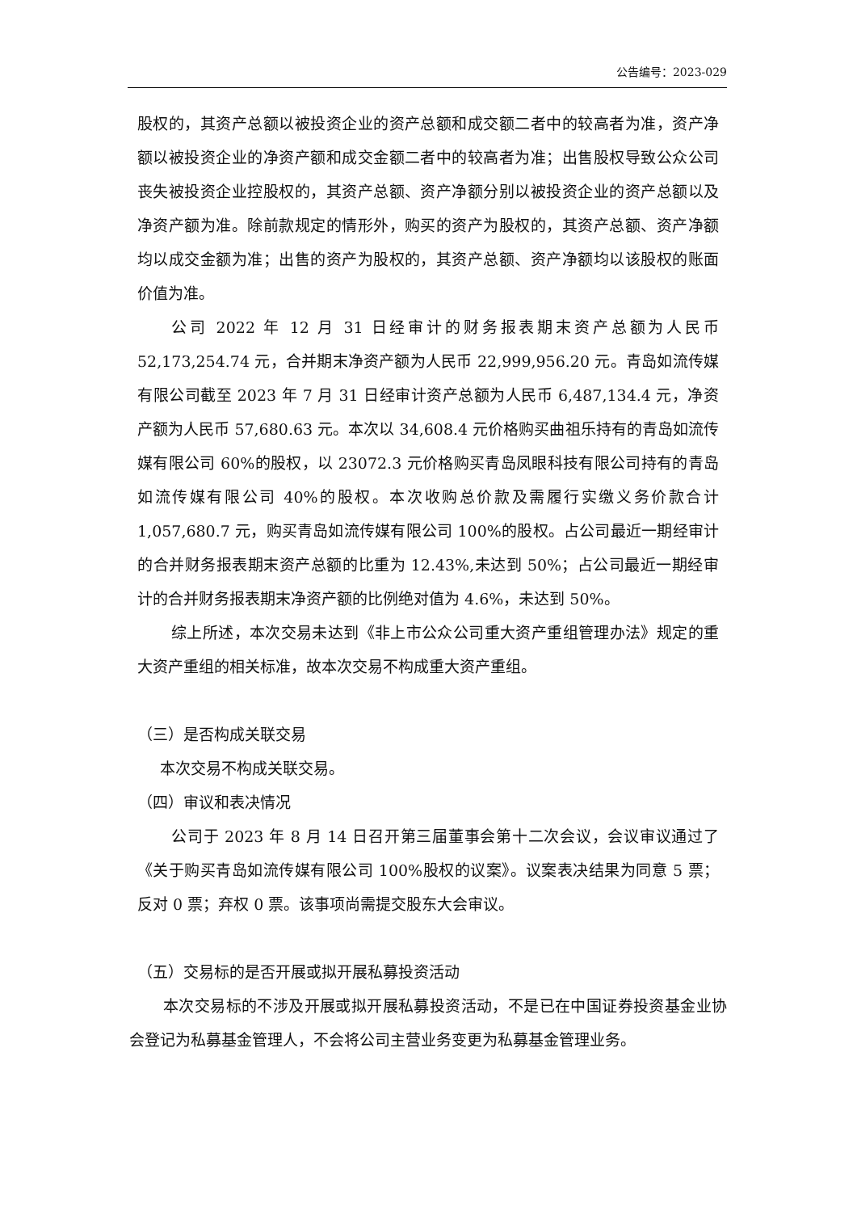公告编号：2023-029
股权的，其资产总额以被投资企业的资产总额和成交额二者中的较高者为准，资产净额以被投资企业的净资产额和成交金额二者中的较高者为准；出售股权导致公众公司丧失被投资企业控股权的，其资产总额、资产净额分别以被投资企业的资产总额以及净资产额为准。除前款规定的情形外，购买的资产为股权的，其资产总额、资产净额均以成交金额为准；出售的资产为股权的，其资产总额、资产净额均以该股权的账面价值为准。
公司 2022 年 12 月 31 日经审计的财务报表期末资产总额为人民币 52,173,254.74 元，合并期末净资产额为人民币 22,999,956.20 元。青岛如流传媒有限公司截至 2023 年 7 月 31 日经审计资产总额为人民币 6,487,134.4 元，净资产额为人民币 57,680.63 元。本次以 34,608.4 元价格购买曲祖乐持有的青岛如流传媒有限公司 60%的股权，以 23072.3 元价格购买青岛凤眼科技有限公司持有的青岛如流传媒有限公司 40%的股权。本次收购总价款及需履行实缴义务价款合计 1,057,680.7 元，购买青岛如流传媒有限公司 100%的股权。占公司最近一期经审计的合并财务报表期末资产总额的比重为 12.43%,未达到 50%；占公司最近一期经审计的合并财务报表期末净资产额的比例绝对值为 4.6%，未达到 50%。
综上所述，本次交易未达到《非上市公众公司重大资产重组管理办法》规定的重大资产重组的相关标准，故本次交易不构成重大资产重组。
（三）是否构成关联交易
本次交易不构成关联交易。
（四）审议和表决情况
公司于 2023 年 8 月 14 日召开第三届董事会第十二次会议，会议审议通过了《关于购买青岛如流传媒有限公司 100%股权的议案》。议案表决结果为同意 5 票；反对 0 票；弃权 0 票。该事项尚需提交股东大会审议。
（五）交易标的是否开展或拟开展私募投资活动
本次交易标的不涉及开展或拟开展私募投资活动，不是已在中国证券投资基金业协会登记为私募基金管理人，不会将公司主营业务变更为私募基金管理业务。